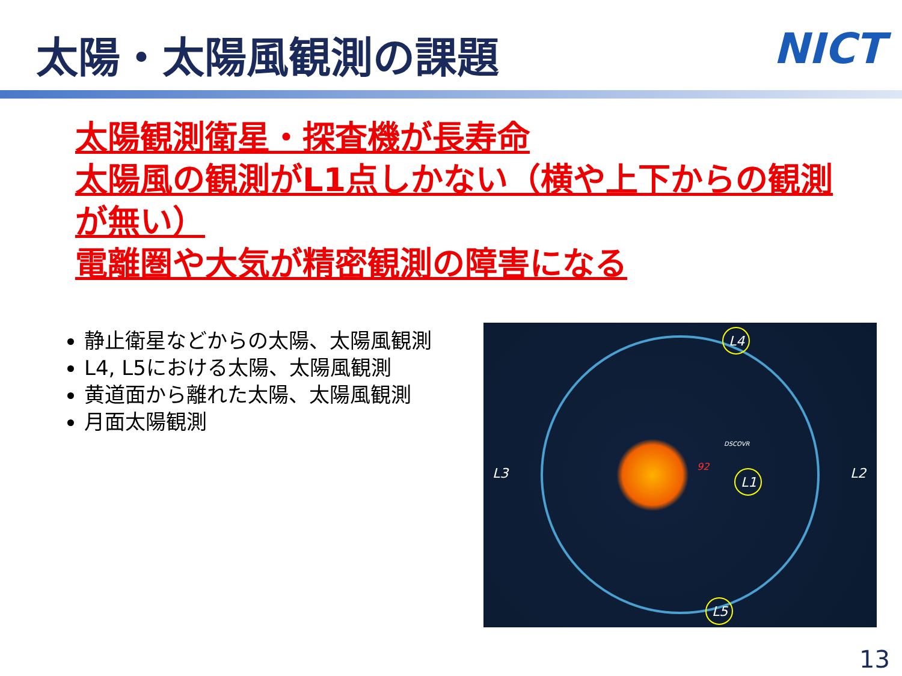太陽・太陽風観測の課題 NICT
太陽観測衛星・探査機が長寿命
太陽風の観測がL1点しかない（横や上下からの観測が無い）
電離圏や大気が精密観測の障害になる
静止衛星などからの太陽、太陽風観測
L4, L5における太陽、太陽風観測
黄道面から離れた太陽、太陽風観測
月面太陽観測
L4
L1
L5
L3
L2
92
DSCOVR
13